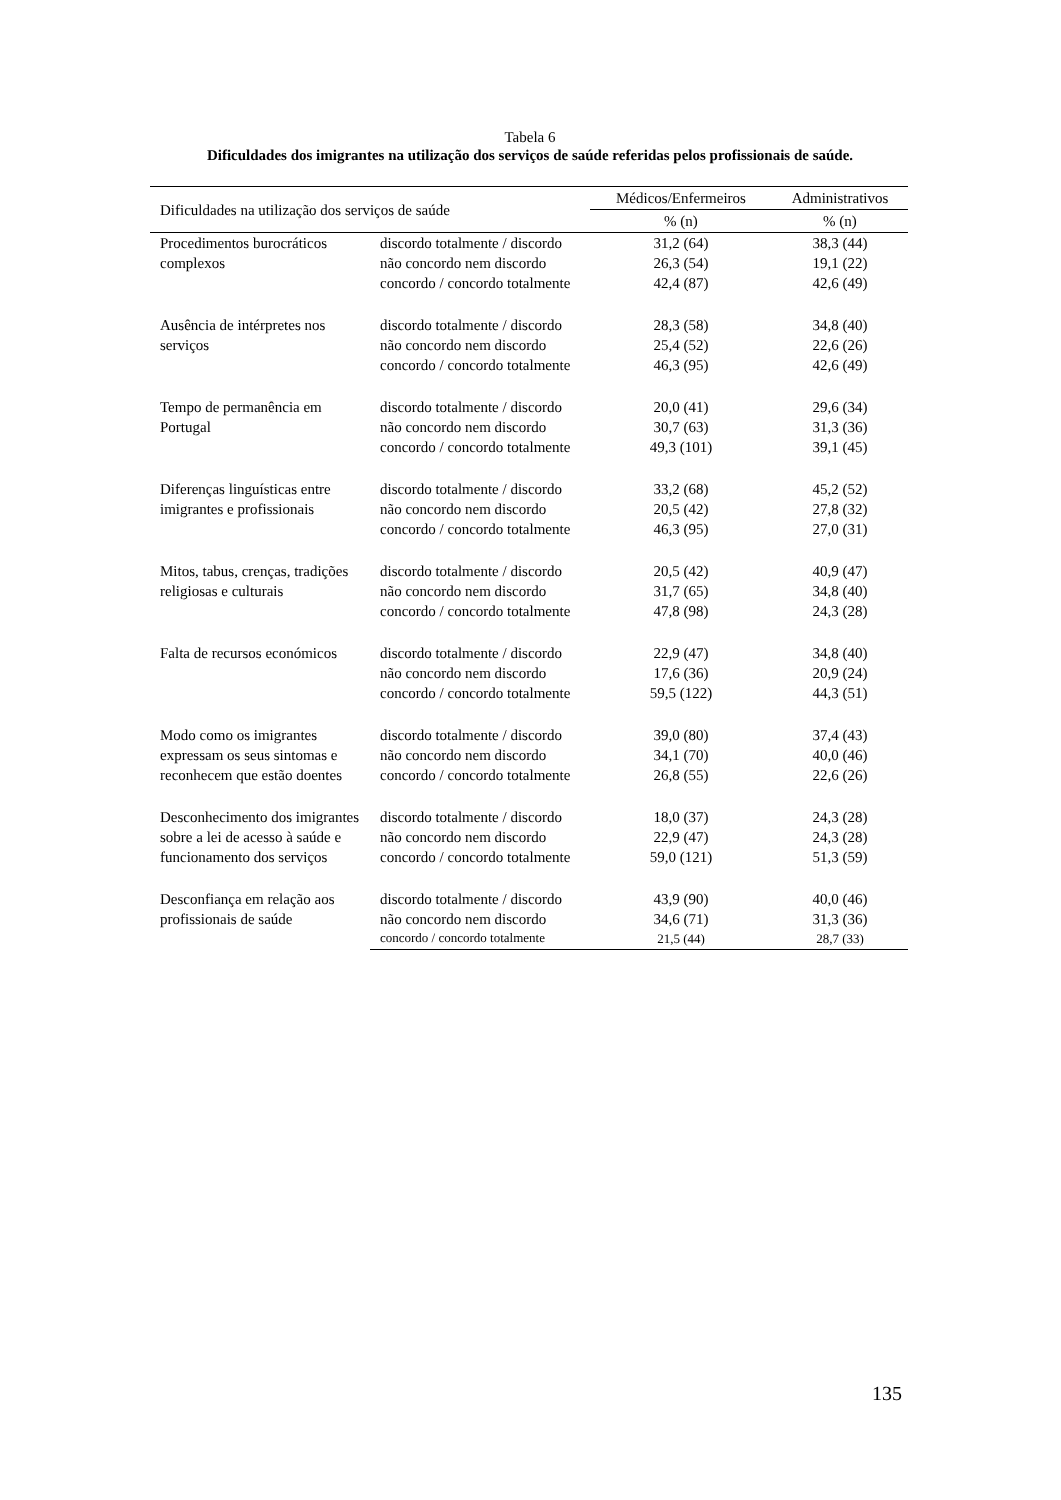Tabela 6
Dificuldades dos imigrantes na utilização dos serviços de saúde referidas pelos profissionais de saúde.
| Dificuldades na utilização dos serviços de saúde | | Médicos/Enfermeiros | Administrativos |
| --- | --- | --- | --- |
| | | % (n) | % (n) |
| Procedimentos burocráticos complexos | discordo totalmente / discordo | 31,2 (64) | 38,3 (44) |
| | não concordo nem discordo | 26,3 (54) | 19,1 (22) |
| | concordo / concordo totalmente | 42,4 (87) | 42,6 (49) |
| Ausência de intérpretes nos serviços | discordo totalmente / discordo | 28,3 (58) | 34,8 (40) |
| | não concordo nem discordo | 25,4 (52) | 22,6 (26) |
| | concordo / concordo totalmente | 46,3 (95) | 42,6 (49) |
| Tempo de permanência em Portugal | discordo totalmente / discordo | 20,0 (41) | 29,6 (34) |
| | não concordo nem discordo | 30,7 (63) | 31,3 (36) |
| | concordo / concordo totalmente | 49,3 (101) | 39,1 (45) |
| Diferenças linguísticas entre imigrantes e profissionais | discordo totalmente / discordo | 33,2 (68) | 45,2 (52) |
| | não concordo nem discordo | 20,5 (42) | 27,8 (32) |
| | concordo / concordo totalmente | 46,3 (95) | 27,0 (31) |
| Mitos, tabus, crenças, tradições religiosas e culturais | discordo totalmente / discordo | 20,5 (42) | 40,9 (47) |
| | não concordo nem discordo | 31,7 (65) | 34,8 (40) |
| | concordo / concordo totalmente | 47,8 (98) | 24,3 (28) |
| Falta de recursos económicos | discordo totalmente / discordo | 22,9 (47) | 34,8 (40) |
| | não concordo nem discordo | 17,6 (36) | 20,9 (24) |
| | concordo / concordo totalmente | 59,5 (122) | 44,3 (51) |
| Modo como os imigrantes expressam os seus sintomas e reconhecem que estão doentes | discordo totalmente / discordo | 39,0 (80) | 37,4 (43) |
| | não concordo nem discordo | 34,1 (70) | 40,0 (46) |
| | concordo / concordo totalmente | 26,8 (55) | 22,6 (26) |
| Desconhecimento dos imigrantes sobre a lei de acesso à saúde e funcionamento dos serviços | discordo totalmente / discordo | 18,0 (37) | 24,3 (28) |
| | não concordo nem discordo | 22,9 (47) | 24,3 (28) |
| | concordo / concordo totalmente | 59,0 (121) | 51,3 (59) |
| Desconfiança em relação aos profissionais de saúde | discordo totalmente / discordo | 43,9 (90) | 40,0 (46) |
| | não concordo nem discordo | 34,6 (71) | 31,3 (36) |
| | concordo / concordo totalmente | 21,5 (44) | 28,7 (33) |
135